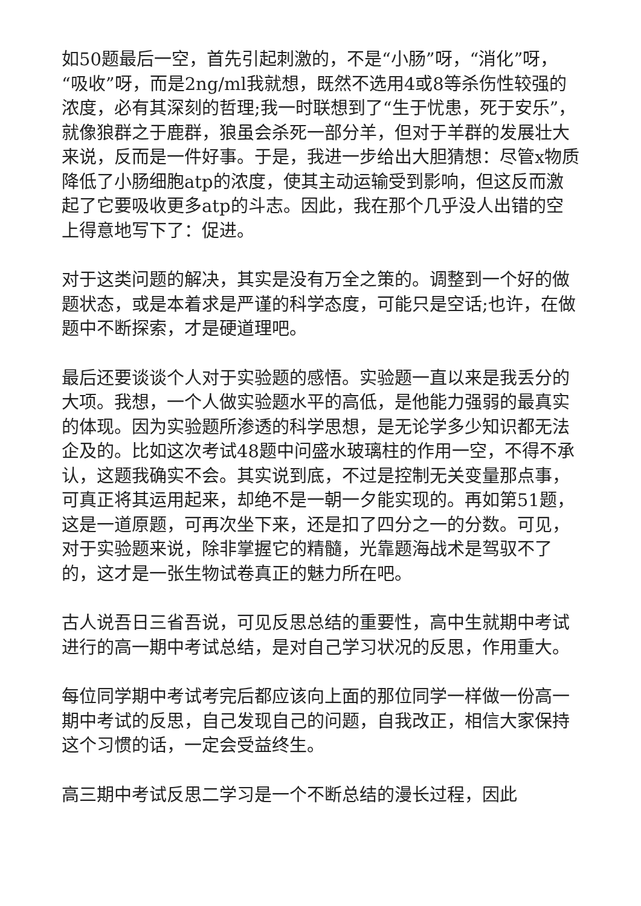如50题最后一空，首先引起刺激的，不是“小肠”呀，“消化”呀，“吸收”呀，而是2ng/ml我就想，既然不选用4或8等杀伤性较强的浓度，必有其深刻的哲理;我一时联想到了“生于忧患，死于安乐”，就像狼群之于鹿群，狼虽会杀死一部分羊，但对于羊群的发展壮大来说，反而是一件好事。于是，我进一步给出大胆猜想：尽管x物质降低了小肠细胞atp的浓度，使其主动运输受到影响，但这反而激起了它要吸收更多atp的斗志。因此，我在那个几乎没人出错的空上得意地写下了：促进。
对于这类问题的解决，其实是没有万全之策的。调整到一个好的做题状态，或是本着求是严谨的科学态度，可能只是空话;也许，在做题中不断探索，才是硬道理吧。
最后还要谈谈个人对于实验题的感悟。实验题一直以来是我丢分的大项。我想，一个人做实验题水平的高低，是他能力强弱的最真实的体现。因为实验题所渗透的科学思想，是无论学多少知识都无法企及的。比如这次考试48题中问盛水玻璃柱的作用一空，不得不承认，这题我确实不会。其实说到底，不过是控制无关变量那点事，可真正将其运用起来，却绝不是一朝一夕能实现的。再如第51题，这是一道原题，可再次坐下来，还是扣了四分之一的分数。可见，对于实验题来说，除非掌握它的精髓，光靠题海战术是驾驭不了的，这才是一张生物试卷真正的魅力所在吧。
古人说吾日三省吾说，可见反思总结的重要性，高中生就期中考试进行的高一期中考试总结，是对自己学习状况的反思，作用重大。
每位同学期中考试考完后都应该向上面的那位同学一样做一份高一期中考试的反思，自己发现自己的问题，自我改正，相信大家保持这个习惯的话，一定会受益终生。
高三期中考试反思二学习是一个不断总结的漫长过程，因此